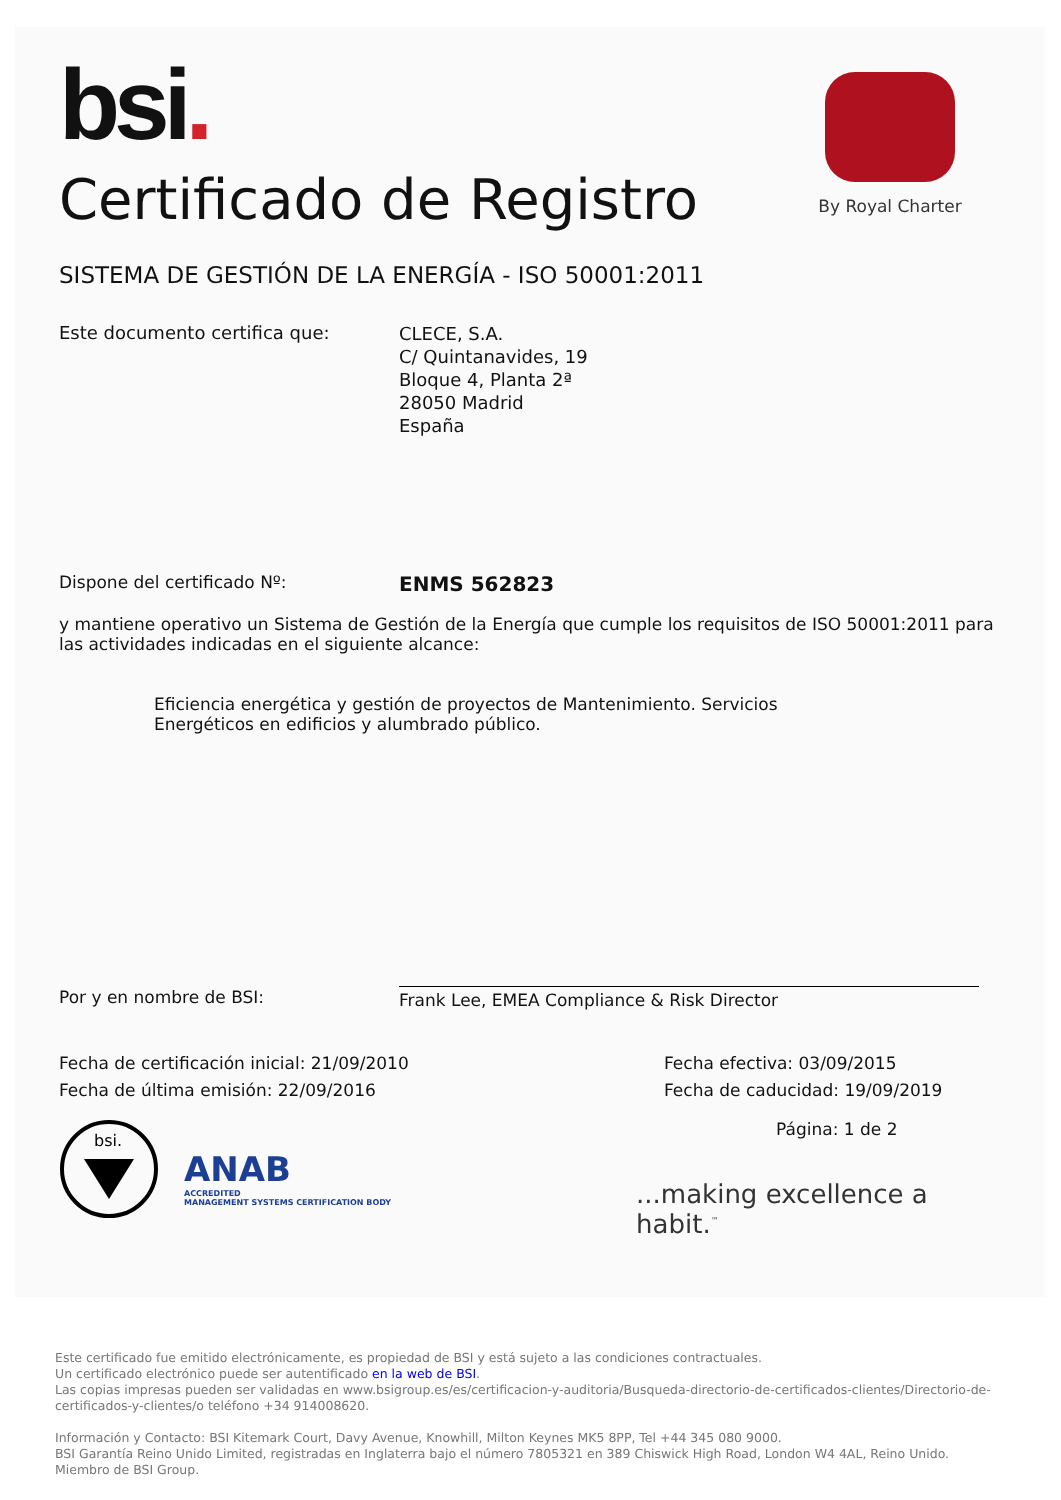bsi.
By Royal Charter
Certificado de Registro
SISTEMA DE GESTIÓN DE LA ENERGÍA - ISO 50001:2011
Este documento certifica que:
CLECE, S.A.
C/ Quintanavides, 19
Bloque 4, Planta 2ª
28050 Madrid
España
Dispone del certificado Nº:
ENMS 562823
y mantiene operativo un Sistema de Gestión de la Energía que cumple los requisitos de ISO 50001:2011 para las actividades indicadas en el siguiente alcance:
Eficiencia energética y gestión de proyectos de Mantenimiento. Servicios Energéticos en edificios y alumbrado público.
Por y en nombre de BSI: Frank Lee, EMEA Compliance & Risk Director
Fecha de certificación inicial: 21/09/2010
Fecha de última emisión: 22/09/2016
Fecha efectiva: 03/09/2015
Fecha de caducidad: 19/09/2019
bsi.
ANAB
ACCREDITED
MANAGEMENT SYSTEMS CERTIFICATION BODY
Página: 1 de 2
...making excellence a habit.<sup>™</sup>
Este certificado fue emitido electrónicamente, es propiedad de BSI y está sujeto a las condiciones contractuales.
Un certificado electrónico puede ser autentificado en la web de BSI.
Las copias impresas pueden ser validadas en www.bsigroup.es/es/certificacion-y-auditoria/Busqueda-directorio-de-certificados-clientes/Directorio-de-certificados-y-clientes/o teléfono +34 914008620.
Información y Contacto: BSI Kitemark Court, Davy Avenue, Knowhill, Milton Keynes MK5 8PP, Tel +44 345 080 9000.
BSI Garantía Reino Unido Limited, registradas en Inglaterra bajo el número 7805321 en 389 Chiswick High Road, London W4 4AL, Reino Unido.
Miembro de BSI Group.